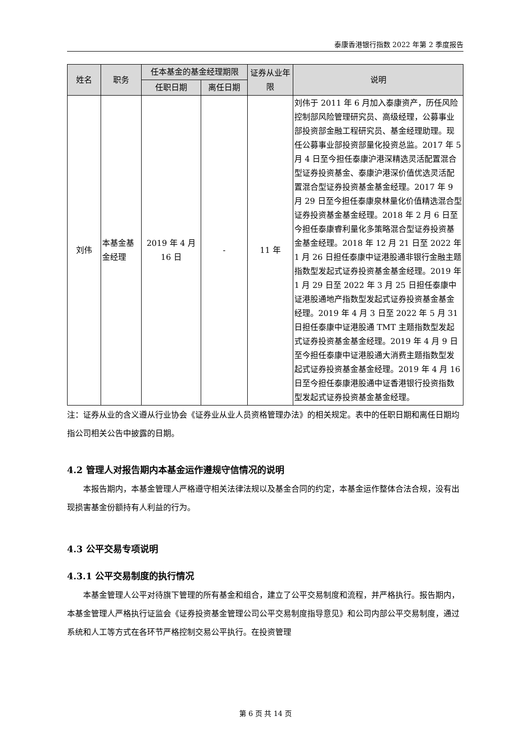泰康香港银行指数 2022 年第 2 季度报告
| 姓名 | 职务 | 任本基金的基金经理期限 | | 证券从业年限 | 说明 |
| --- | --- | --- | --- | --- | --- |
| | | 任职日期 | 离任日期 | | |
| 刘伟 | 本基金基金经理 | 2019 年 4 月 16 日 | - | 11 年 | 刘伟于 2011 年 6 月加入泰康资产，历任风险控制部风险管理研究员、高级经理，公募事业部投资部金融工程研究员、基金经理助理。现任公募事业部投资部量化投资总监。2017 年 5 月 4 日至今担任泰康沪港深精选灵活配置混合型证券投资基金、泰康沪港深价值优选灵活配置混合型证券投资基金基金经理。2017 年 9 月 29 日至今担任泰康泉林量化价值精选混合型证券投资基金基金经理。2018 年 2 月 6 日至今担任泰康睿利量化多策略混合型证券投资基金基金经理。2018 年 12 月 21 日至 2022 年 1 月 26 日担任泰康中证港股通非银行金融主题指数型发起式证券投资基金基金经理。2019 年 1 月 29 日至 2022 年 3 月 25 日担任泰康中证港股通地产指数型发起式证券投资基金基金经理。2019 年 4 月 3 日至 2022 年 5 月 31 日担任泰康中证港股通 TMT 主题指数型发起式证券投资基金基金经理。2019 年 4 月 9 日至今担任泰康中证港股通大消费主题指数型发起式证券投资基金基金经理。2019 年 4 月 16 日至今担任泰康港股通中证香港银行投资指数型发起式证券投资基金基金经理。 |
注：证券从业的含义遵从行业协会《证券业从业人员资格管理办法》的相关规定。表中的任职日期和离任日期均指公司相关公告中披露的日期。
4.2 管理人对报告期内本基金运作遵规守信情况的说明
本报告期内，本基金管理人严格遵守相关法律法规以及基金合同的约定，本基金运作整体合法合规，没有出现损害基金份额持有人利益的行为。
4.3 公平交易专项说明
4.3.1 公平交易制度的执行情况
本基金管理人公平对待旗下管理的所有基金和组合，建立了公平交易制度和流程，并严格执行。报告期内，本基金管理人严格执行证监会《证券投资基金管理公司公平交易制度指导意见》和公司内部公平交易制度，通过系统和人工等方式在各环节严格控制交易公平执行。在投资管理
第 6 页 共 14 页